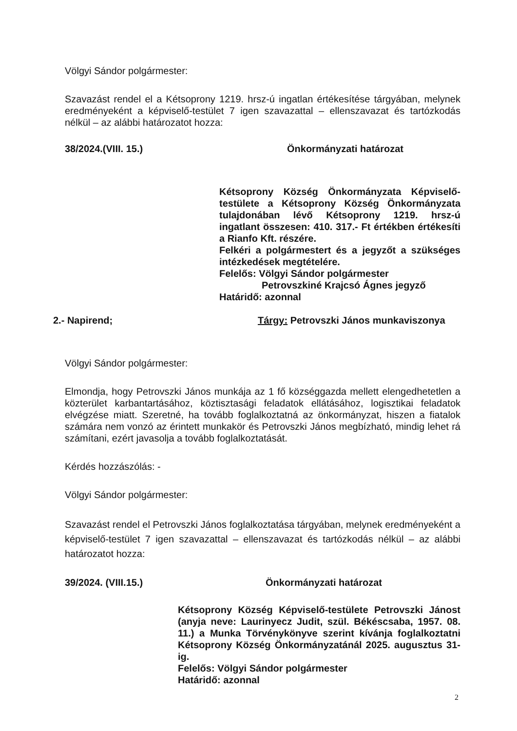Völgyi Sándor polgármester:
Szavazást rendel el a Kétsoprony 1219. hrsz-ú ingatlan értékesítése tárgyában, melynek eredményeként a képviselő-testület 7 igen szavazattal – ellenszavazat és tartózkodás nélkül – az alábbi határozatot hozza:
38/2024.(VIII. 15.) Önkormányzati határozat
Kétsoprony Község Önkormányzata Képviselő-testülete a Kétsoprony Község Önkormányzata tulajdonában lévő Kétsoprony 1219. hrsz-ú ingatlant összesen: 410. 317.- Ft értékben értékesíti a Rianfo Kft. részére.
Felkéri a polgármestert és a jegyzőt a szükséges intézkedések megtételére.
Felelős: Völgyi Sándor polgármester
Petrovszkiné Krajcsó Ágnes jegyző
Határidő: azonnal
2.- Napirend; Tárgy: Petrovszki János munkaviszonya
Völgyi Sándor polgármester:
Elmondja, hogy Petrovszki János munkája az 1 fő községgazda mellett elengedhetetlen a közterület karbantartásához, köztisztasági feladatok ellátásához, logisztikai feladatok elvégzése miatt. Szeretné, ha tovább foglalkoztatná az önkormányzat, hiszen a fiatalok számára nem vonzó az érintett munkakör és Petrovszki János megbízható, mindig lehet rá számítani, ezért javasolja a tovább foglalkoztatását.
Kérdés hozzászólás: -
Völgyi Sándor polgármester:
Szavazást rendel el Petrovszki János foglalkoztatása tárgyában, melynek eredményeként a képviselő-testület 7 igen szavazattal – ellenszavazat és tartózkodás nélkül – az alábbi határozatot hozza:
39/2024. (VIII.15.) Önkormányzati határozat
Kétsoprony Község Képviselő-testülete Petrovszki Jánost (anyja neve: Laurinyecz Judit, szül. Békéscsaba, 1957. 08. 11.) a Munka Törvénykönyve szerint kívánja foglalkoztatni Kétsoprony Község Önkormányzatánál 2025. augusztus 31-ig.
Felelős: Völgyi Sándor polgármester
Határidő: azonnal
2